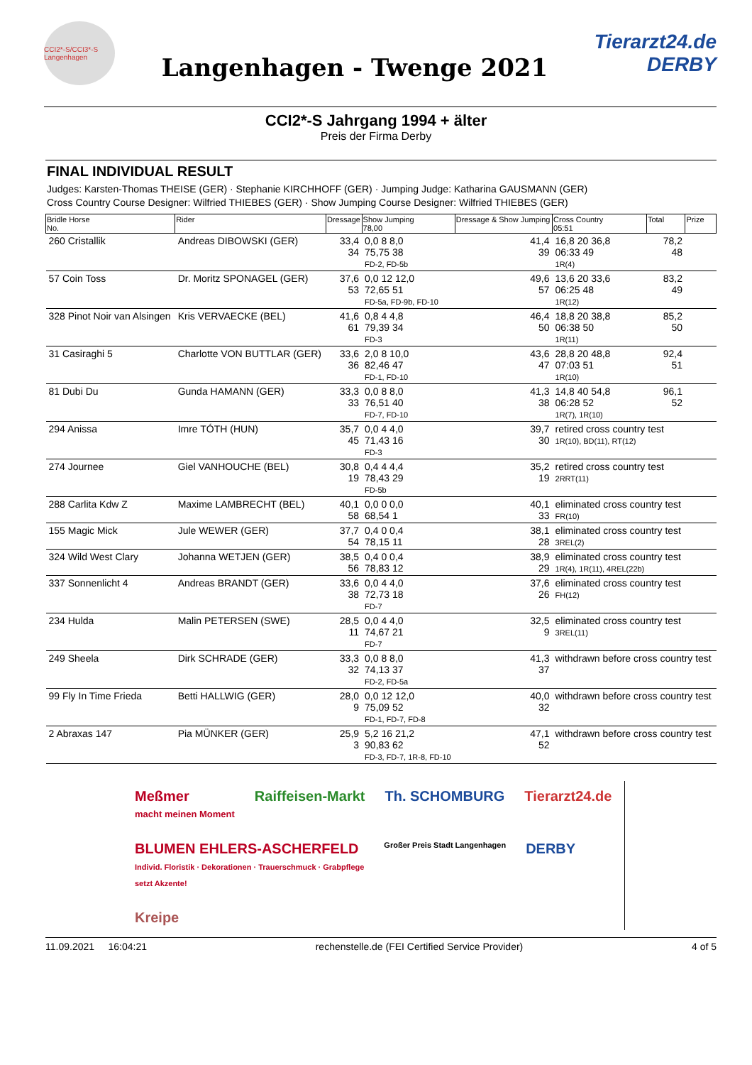CCI2*-S/CCI3*-S Langenhagen
Langenhagen - Twenge 2021
Tierarzt24.de
DERBY
CCI2*-S Jahrgang 1994 + älter
Preis der Firma Derby
FINAL INDIVIDUAL RESULT
Judges: Karsten-Thomas THEISE (GER) · Stephanie KIRCHHOFF (GER) · Jumping Judge: Katharina GAUSMANN (GER)
Cross Country Course Designer: Wilfried THIEBES (GER) · Show Jumping Course Designer: Wilfried THIEBES (GER)
| Bridle Horse No. | Rider | Dressage | Show Jumping 78,00 | Dressage & Show Jumping | Cross Country 05:51 | Total | Prize |
| --- | --- | --- | --- | --- | --- | --- | --- |
| 260 Cristallik | Andreas DIBOWSKI (GER) | 33,4 34 | 0,0 8 8,0 75,75 38 FD-2, FD-5b | 41,4 39 | 16,8 20 36,8 06:33 49 1R(4) | 78,2 48 | |
| 57 Coin Toss | Dr. Moritz SPONAGEL (GER) | 37,6 53 | 0,0 12 12,0 72,65 51 FD-5a, FD-9b, FD-10 | 49,6 57 | 13,6 20 33,6 06:25 48 1R(12) | 83,2 49 | |
| 328 Pinot Noir van Alsingen | Kris VERVAECKE (BEL) | 41,6 61 | 0,8 4 4,8 79,39 34 FD-3 | 46,4 50 | 18,8 20 38,8 06:38 50 1R(11) | 85,2 50 | |
| 31 Casiraghi 5 | Charlotte VON BUTTLAR (GER) | 33,6 36 | 2,0 8 10,0 82,46 47 FD-1, FD-10 | 43,6 47 | 28,8 20 48,8 07:03 51 1R(10) | 92,4 51 | |
| 81 Dubi Du | Gunda HAMANN (GER) | 33,3 33 | 0,0 8 8,0 76,51 40 FD-7, FD-10 | 41,3 38 | 14,8 40 54,8 06:28 52 1R(7), 1R(10) | 96,1 52 | |
| 294 Anissa | Imre TÓTH (HUN) | 35,7 45 | 0,0 4 4,0 71,43 16 FD-3 | 39,7 30 | retired cross country test 1R(10), BD(11), RT(12) | | |
| 274 Journee | Giel VANHOUCHE (BEL) | 30,8 19 | 0,4 4 4,4 78,43 29 FD-5b | 35,2 19 | retired cross country test 2RRT(11) | | |
| 288 Carlita Kdw Z | Maxime LAMBRECHT (BEL) | 40,1 58 | 0,0 0 0,0 68,54 1 | 40,1 33 | eliminated cross country test FR(10) | | |
| 155 Magic Mick | Jule WEWER (GER) | 37,7 54 | 0,4 0 0,4 78,15 11 | 38,1 28 | eliminated cross country test 3REL(2) | | |
| 324 Wild West Clary | Johanna WETJEN (GER) | 38,5 56 | 0,4 0 0,4 78,83 12 | 38,9 29 | eliminated cross country test 1R(4), 1R(11), 4REL(22b) | | |
| 337 Sonnenlicht 4 | Andreas BRANDT (GER) | 33,6 38 | 0,0 4 4,0 72,73 18 FD-7 | 37,6 26 | eliminated cross country test FH(12) | | |
| 234 Hulda | Malin PETERSEN (SWE) | 28,5 11 | 0,0 4 4,0 74,67 21 FD-7 | 32,5 9 | eliminated cross country test 3REL(11) | | |
| 249 Sheela | Dirk SCHRADE (GER) | 33,3 32 | 0,0 8 8,0 74,13 37 FD-2, FD-5a | 41,3 37 | withdrawn before cross country test | | |
| 99 Fly In Time Frieda | Betti HALLWIG (GER) | 28,0 9 | 0,0 12 12,0 75,09 52 FD-1, FD-7, FD-8 | 40,0 32 | withdrawn before cross country test | | |
| 2 Abraxas 147 | Pia MÜNKER (GER) | 25,9 3 | 5,2 16 21,2 90,83 62 FD-3, FD-7, 1R-8, FD-10 | 47,1 52 | withdrawn before cross country test | | |
Meßmer
macht meinen Moment
Raiffeisen-Markt
Th. SCHOMBURG
Tierarzt24.de
BLUMEN EHLERS-ASCHERFELD
Individ. Floristik · Dekorationen · Trauerschmuck · Grabpflege
setzt Akzente!
Großer Preis Stadt Langenhagen
DERBY
Kreipe
11.09.2021 16:04:21 rechenstelle.de (FEI Certified Service Provider) 4 of 5